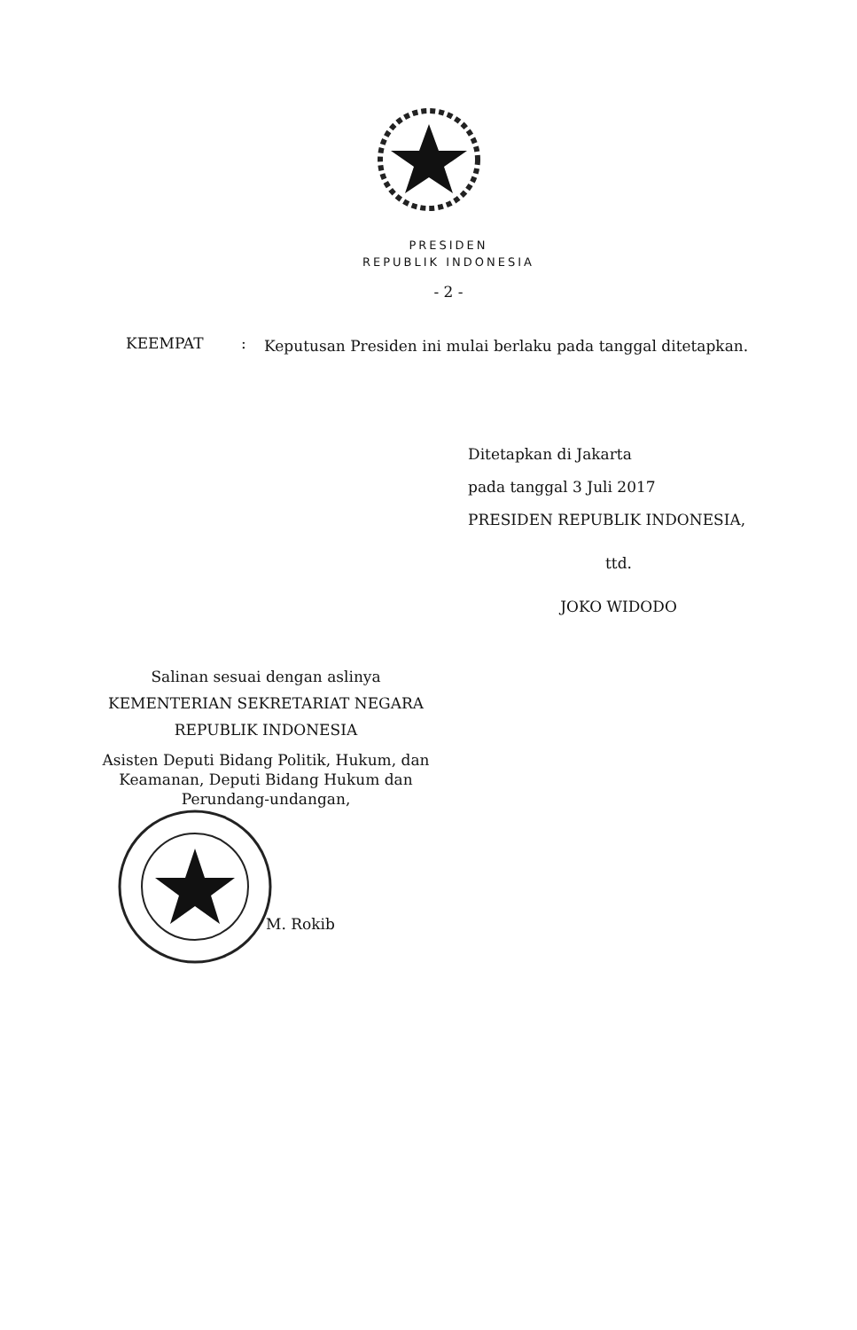PRESIDEN
REPUBLIK INDONESIA
- 2 -
KEEMPAT :
Keputusan Presiden ini mulai berlaku pada tanggal ditetapkan.
Ditetapkan di Jakarta
pada tanggal 3 Juli 2017
PRESIDEN REPUBLIK INDONESIA,
ttd.
JOKO WIDODO
Salinan sesuai dengan aslinya
KEMENTERIAN SEKRETARIAT NEGARA
REPUBLIK INDONESIA
Asisten Deputi Bidang Politik, Hukum, dan Keamanan, Deputi Bidang Hukum dan Perundang-undangan,
M. Rokib